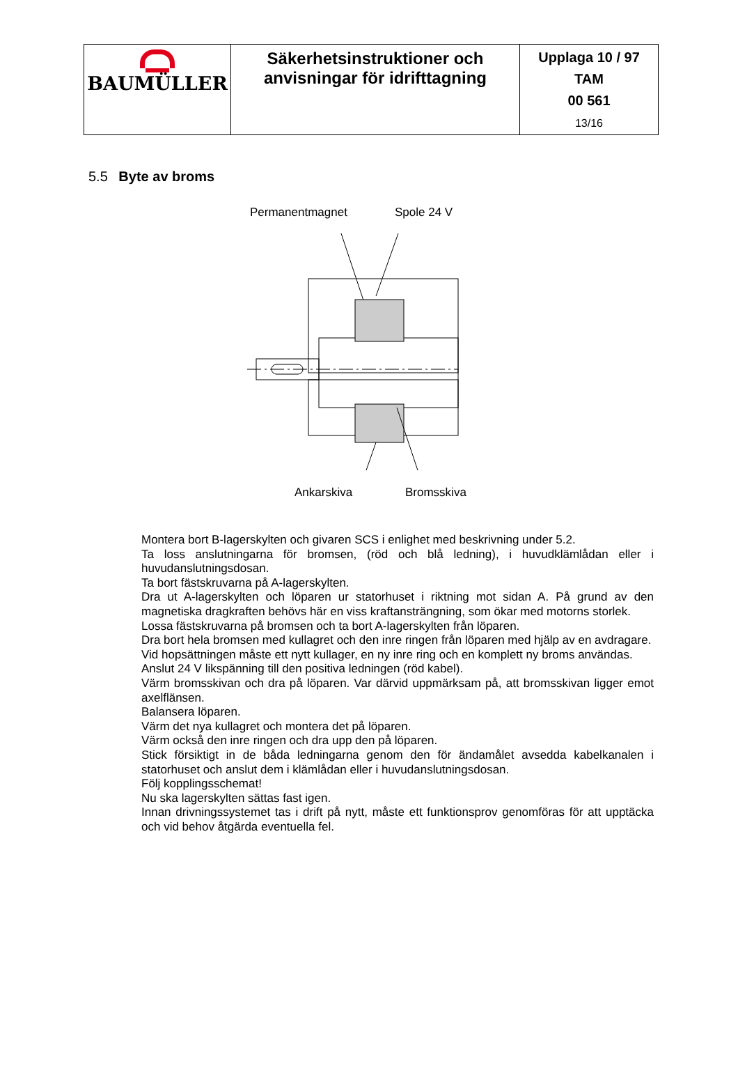| BAUMÜLLER | Säkerhetsinstruktioner och anvisningar för idrifttagning | Upplaga 10 / 97 TAM 00 561 13/16 |
5.5 Byte av broms
Permanentmagnet Spole 24 V
Ankarskiva Bromsskiva
Montera bort B-lagerskylten och givaren SCS i enlighet med beskrivning under 5.2.
Ta loss anslutningarna för bromsen, (röd och blå ledning), i huvudklämlådan eller i huvudanslutningsdosan.
Ta bort fästskruvarna på A-lagerskylten.
Dra ut A-lagerskylten och löparen ur statorhuset i riktning mot sidan A. På grund av den magnetiska dragkraften behövs här en viss kraftansträngning, som ökar med motorns storlek.
Lossa fästskruvarna på bromsen och ta bort A-lagerskylten från löparen.
Dra bort hela bromsen med kullagret och den inre ringen från löparen med hjälp av en avdragare.
Vid hopsättningen måste ett nytt kullager, en ny inre ring och en komplett ny broms användas.
Anslut 24 V likspänning till den positiva ledningen (röd kabel).
Värm bromsskivan och dra på löparen. Var därvid uppmärksam på, att bromsskivan ligger emot axelflänsen.
Balansera löparen.
Värm det nya kullagret och montera det på löparen.
Värm också den inre ringen och dra upp den på löparen.
Stick försiktigt in de båda ledningarna genom den för ändamålet avsedda kabelkanalen i statorhuset och anslut dem i klämlådan eller i huvudanslutningsdosan.
Följ kopplingsschemat!
Nu ska lagerskylten sättas fast igen.
Innan drivningssystemet tas i drift på nytt, måste ett funktionsprov genomföras för att upptäcka och vid behov åtgärda eventuella fel.